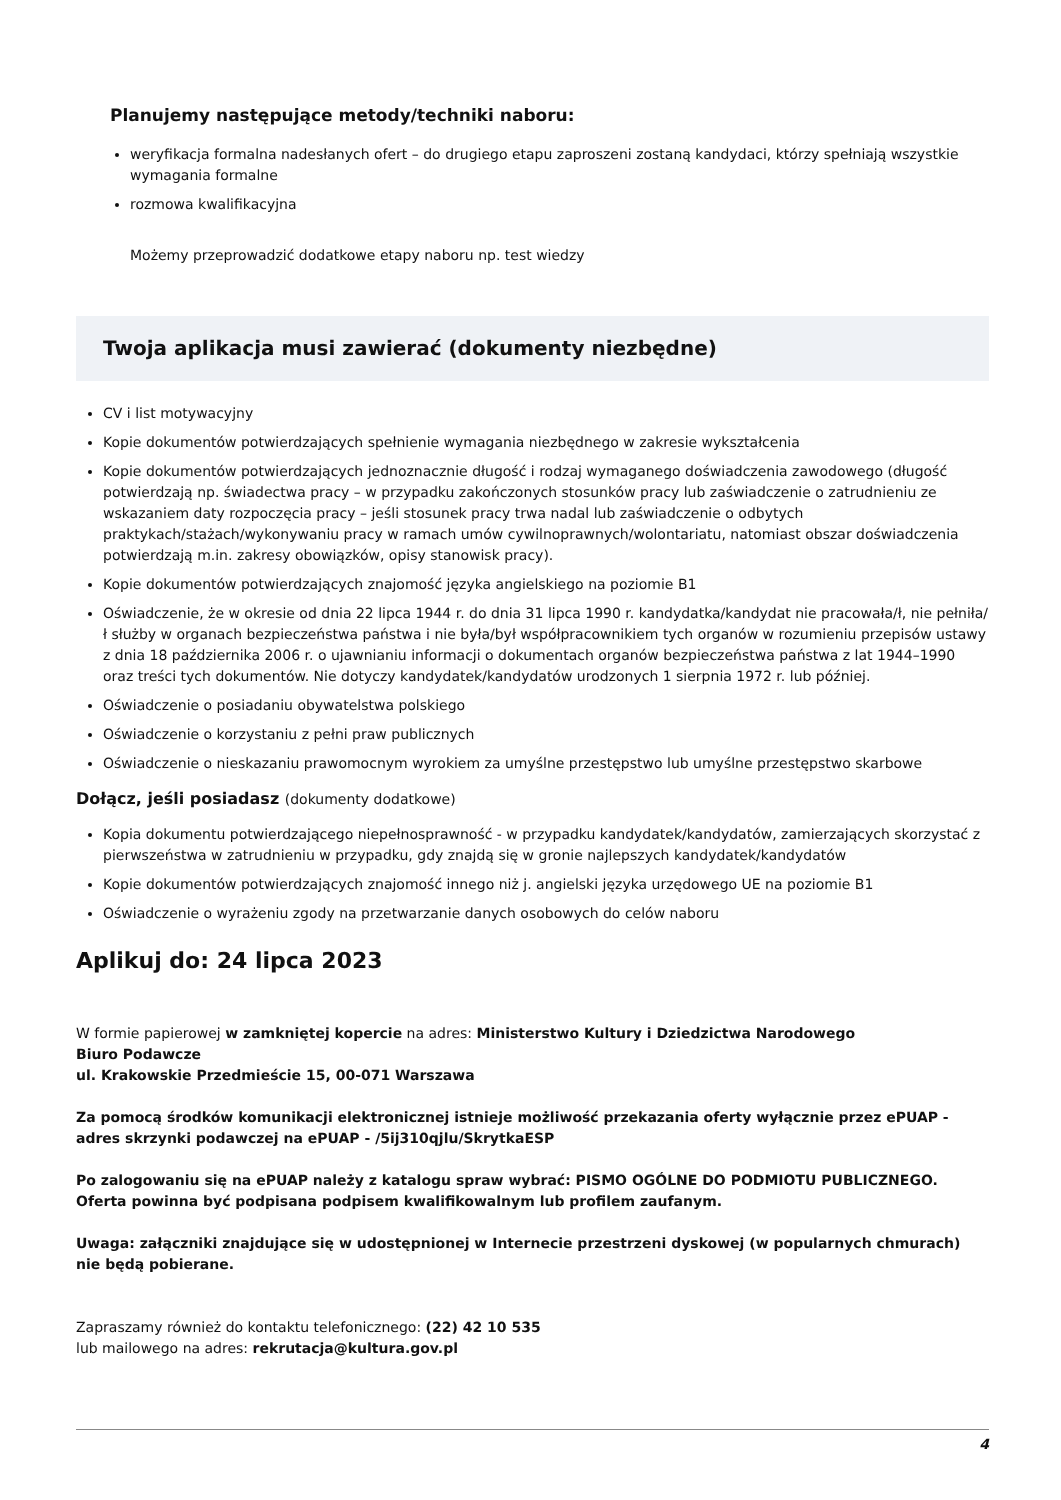Planujemy następujące metody/techniki naboru:
weryfikacja formalna nadesłanych ofert – do drugiego etapu zaproszeni zostaną kandydaci, którzy spełniają wszystkie wymagania formalne
rozmowa kwalifikacyjna
Możemy przeprowadzić dodatkowe etapy naboru np. test wiedzy
Twoja aplikacja musi zawierać (dokumenty niezbędne)
CV i list motywacyjny
Kopie dokumentów potwierdzających spełnienie wymagania niezbędnego w zakresie wykształcenia
Kopie dokumentów potwierdzających jednoznacznie długość i rodzaj wymaganego doświadczenia zawodowego (długość potwierdzają np. świadectwa pracy – w przypadku zakończonych stosunków pracy lub zaświadczenie o zatrudnieniu ze wskazaniem daty rozpoczęcia pracy – jeśli stosunek pracy trwa nadal lub zaświadczenie o odbytych praktykach/stażach/wykonywaniu pracy w ramach umów cywilnoprawnych/wolontariatu, natomiast obszar doświadczenia potwierdzają m.in. zakresy obowiązków, opisy stanowisk pracy).
Kopie dokumentów potwierdzających znajomość języka angielskiego na poziomie B1
Oświadczenie, że w okresie od dnia 22 lipca 1944 r. do dnia 31 lipca 1990 r. kandydatka/kandydat nie pracowała/ł, nie pełniła/ł służby w organach bezpieczeństwa państwa i nie była/był współpracownikiem tych organów w rozumieniu przepisów ustawy z dnia 18 października 2006 r. o ujawnianiu informacji o dokumentach organów bezpieczeństwa państwa z lat 1944–1990 oraz treści tych dokumentów. Nie dotyczy kandydatek/kandydatów urodzonych 1 sierpnia 1972 r. lub później.
Oświadczenie o posiadaniu obywatelstwa polskiego
Oświadczenie o korzystaniu z pełni praw publicznych
Oświadczenie o nieskazaniu prawomocnym wyrokiem za umyślne przestępstwo lub umyślne przestępstwo skarbowe
Dołącz, jeśli posiadasz (dokumenty dodatkowe)
Kopia dokumentu potwierdzającego niepełnosprawność - w przypadku kandydatek/kandydatów, zamierzających skorzystać z pierwszeństwa w zatrudnieniu w przypadku, gdy znajdą się w gronie najlepszych kandydatek/kandydatów
Kopie dokumentów potwierdzających znajomość innego niż j. angielski języka urzędowego UE na poziomie B1
Oświadczenie o wyrażeniu zgody na przetwarzanie danych osobowych do celów naboru
Aplikuj do: 24 lipca 2023
W formie papierowej w zamkniętej kopercie na adres: Ministerstwo Kultury i Dziedzictwa Narodowego
Biuro Podawcze
ul. Krakowskie Przedmieście 15, 00-071 Warszawa
Za pomocą środków komunikacji elektronicznej istnieje możliwość przekazania oferty wyłącznie przez ePUAP - adres skrzynki podawczej na ePUAP - /5ij310qjlu/SkrytkaESP
Po zalogowaniu się na ePUAP należy z katalogu spraw wybrać: PISMO OGÓLNE DO PODMIOTU PUBLICZNEGO. Oferta powinna być podpisana podpisem kwalifikowalnym lub profilem zaufanym.
Uwaga: załączniki znajdujące się w udostępnionej w Internecie przestrzeni dyskowej (w popularnych chmurach) nie będą pobierane.
Zapraszamy również do kontaktu telefonicznego: (22) 42 10 535
lub mailowego na adres: rekrutacja@kultura.gov.pl
4